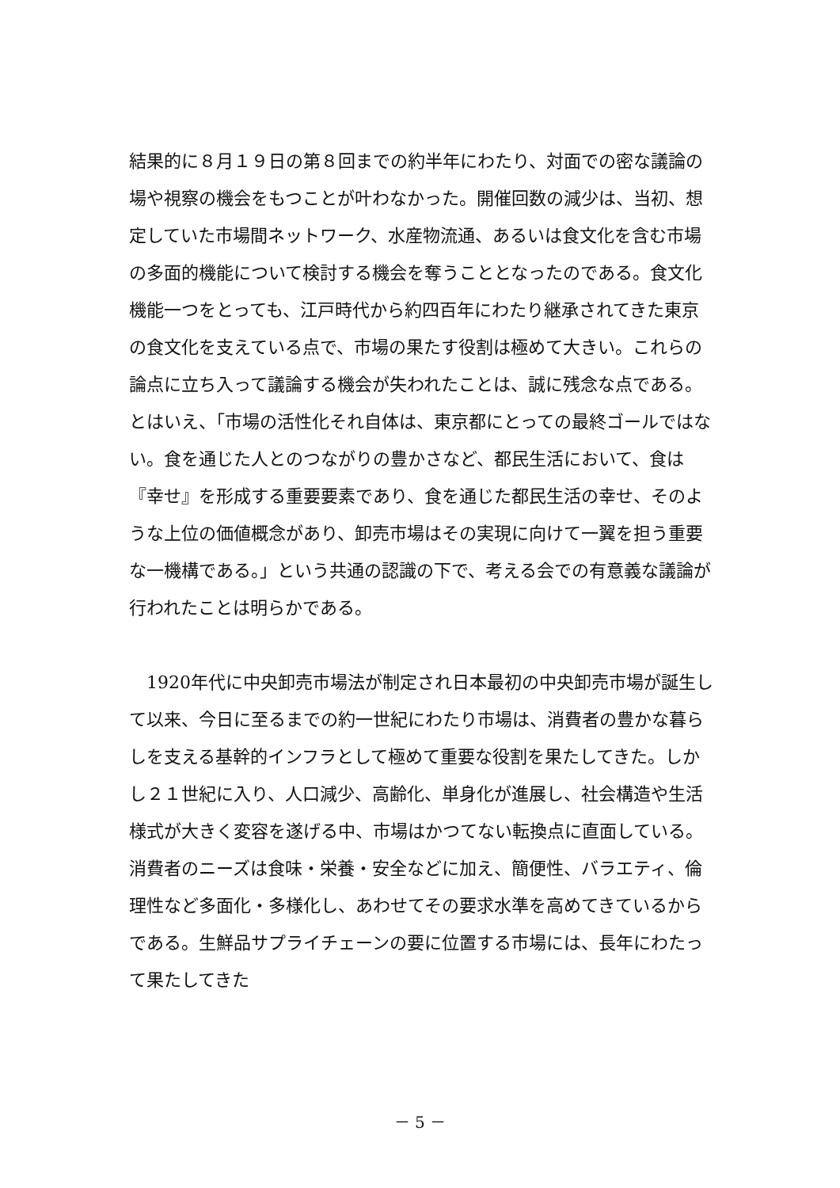結果的に８月１９日の第８回までの約半年にわたり、対面での密な議論の場や視察の機会をもつことが叶わなかった。開催回数の減少は、当初、想定していた市場間ネットワーク、水産物流通、あるいは食文化を含む市場の多面的機能について検討する機会を奪うこととなったのである。食文化機能一つをとっても、江戸時代から約四百年にわたり継承されてきた東京の食文化を支えている点で、市場の果たす役割は極めて大きい。これらの論点に立ち入って議論する機会が失われたことは、誠に残念な点である。とはいえ、「市場の活性化それ自体は、東京都にとっての最終ゴールではない。食を通じた人とのつながりの豊かさなど、都民生活において、食は『幸せ』を形成する重要要素であり、食を通じた都民生活の幸せ、そのような上位の価値概念があり、卸売市場はその実現に向けて一翼を担う重要な一機構である。」という共通の認識の下で、考える会での有意義な議論が行われたことは明らかである。
　1920年代に中央卸売市場法が制定され日本最初の中央卸売市場が誕生して以来、今日に至るまでの約一世紀にわたり市場は、消費者の豊かな暮らしを支える基幹的インフラとして極めて重要な役割を果たしてきた。しかし２１世紀に入り、人口減少、高齢化、単身化が進展し、社会構造や生活様式が大きく変容を遂げる中、市場はかつてない転換点に直面している。消費者のニーズは食味・栄養・安全などに加え、簡便性、バラエティ、倫理性など多面化・多様化し、あわせてその要求水準を高めてきているからである。生鮮品サプライチェーンの要に位置する市場には、長年にわたって果たしてきた
－ 5 －